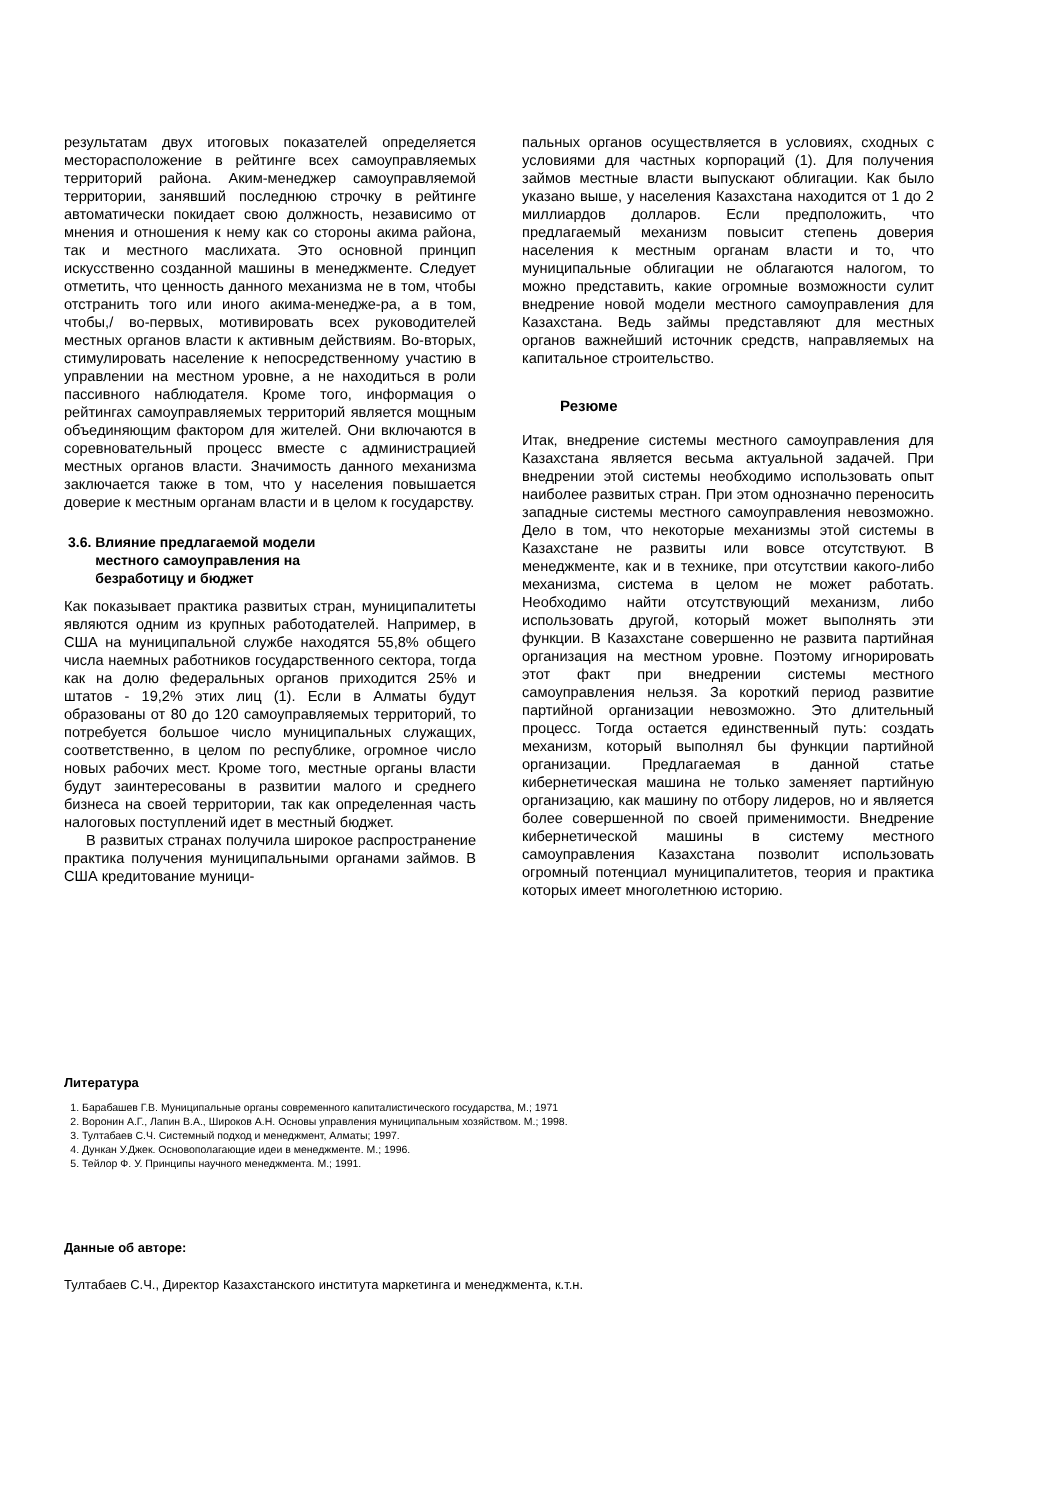результатам двух итоговых показателей определяется месторасположение в рейтинге всех самоуправляемых территорий района. Аким-менеджер самоуправляемой территории, занявший последнюю строчку в рейтинге автоматически покидает свою должность, независимо от мнения и отношения к нему как со стороны акима района, так и местного маслихата. Это основной принцип искусственно созданной машины в менеджменте. Следует отметить, что ценность данного механизма не в том, чтобы отстранить того или иного акима-менедже-ра, а в том, чтобы,/ во-первых, мотивировать всех руководителей местных органов власти к активным действиям. Во-вторых, стимулировать население к непосредственному участию в управлении на местном уровне, а не находиться в роли пассивного наблюдателя. Кроме того, информация о рейтингах самоуправляемых территорий является мощным объединяющим фактором для жителей. Они включаются в соревновательный процесс вместе с администрацией местных органов власти. Значимость данного механизма заключается также в том, что у населения повышается доверие к местным органам власти и в целом к государству.
3.6. Влияние предлагаемой модели
местного самоуправления на
безработицу и бюджет
Как показывает практика развитых стран, муниципалитеты являются одним из крупных работодателей. Например, в США на муниципальной службе находятся 55,8% общего числа наемных работников государственного сектора, тогда как на долю федеральных органов приходится 25% и штатов - 19,2% этих лиц (1). Если в Алматы будут образованы от 80 до 120 самоуправляемых территорий, то потребуется большое число муниципальных служащих, соответственно, в целом по республике, огромное число новых рабочих мест. Кроме того, местные органы власти будут заинтересованы в развитии малого и среднего бизнеса на своей территории, так как определенная часть налоговых поступлений идет в местный бюджет.
В развитых странах получила широкое распространение практика получения муниципальными органами займов. В США кредитование муници-
пальных органов осуществляется в условиях, сходных с условиями для частных корпораций (1). Для получения займов местные власти выпускают облигации. Как было указано выше, у населения Казахстана находится от 1 до 2 миллиардов долларов. Если предположить, что предлагаемый механизм повысит степень доверия населения к местным органам власти и то, что муниципальные облигации не облагаются налогом, то можно представить, какие огромные возможности сулит внедрение новой модели местного самоуправления для Казахстана. Ведь займы представляют для местных органов важнейший источник средств, направляемых на капитальное строительство.
Резюме
Итак, внедрение системы местного самоуправления для Казахстана является весьма актуальной задачей. При внедрении этой системы необходимо использовать опыт наиболее развитых стран. При этом однозначно переносить западные системы местного самоуправления невозможно. Дело в том, что некоторые механизмы этой системы в Казахстане не развиты или вовсе отсутствуют. В менеджменте, как и в технике, при отсутствии какого-либо механизма, система в целом не может работать. Необходимо найти отсутствующий механизм, либо использовать другой, который может выполнять эти функции. В Казахстане совершенно не развита партийная организация на местном уровне. Поэтому игнорировать этот факт при внедрении системы местного самоуправления нельзя. За короткий период развитие партийной организации невозможно. Это длительный процесс. Тогда остается единственный путь: создать механизм, который выполнял бы функции партийной организации. Предлагаемая в данной статье кибернетическая машина не только заменяет партийную организацию, как машину по отбору лидеров, но и является более совершенной по своей применимости. Внедрение кибернетической машины в систему местного самоуправления Казахстана позволит использовать огромный потенциал муниципалитетов, теория и практика которых имеет многолетнюю историю.
Литература
1. Барабашев Г.В. Муниципальные органы современного капиталистического государства, М.; 1971
2. Воронин А.Г., Лапин В.А., Широков А.Н. Основы управления муниципальным хозяйством. М.; 1998.
3. Тултабаев С.Ч. Системный подход и менеджмент, Алматы; 1997.
4. Дункан У.Джек. Основополагающие идеи в менеджменте. М.; 1996.
5. Тейлор Ф. У. Принципы научного менеджмента. М.; 1991.
Данные об авторе:
Тултабаев С.Ч., Директор Казахстанского института маркетинга и менеджмента, к.т.н.